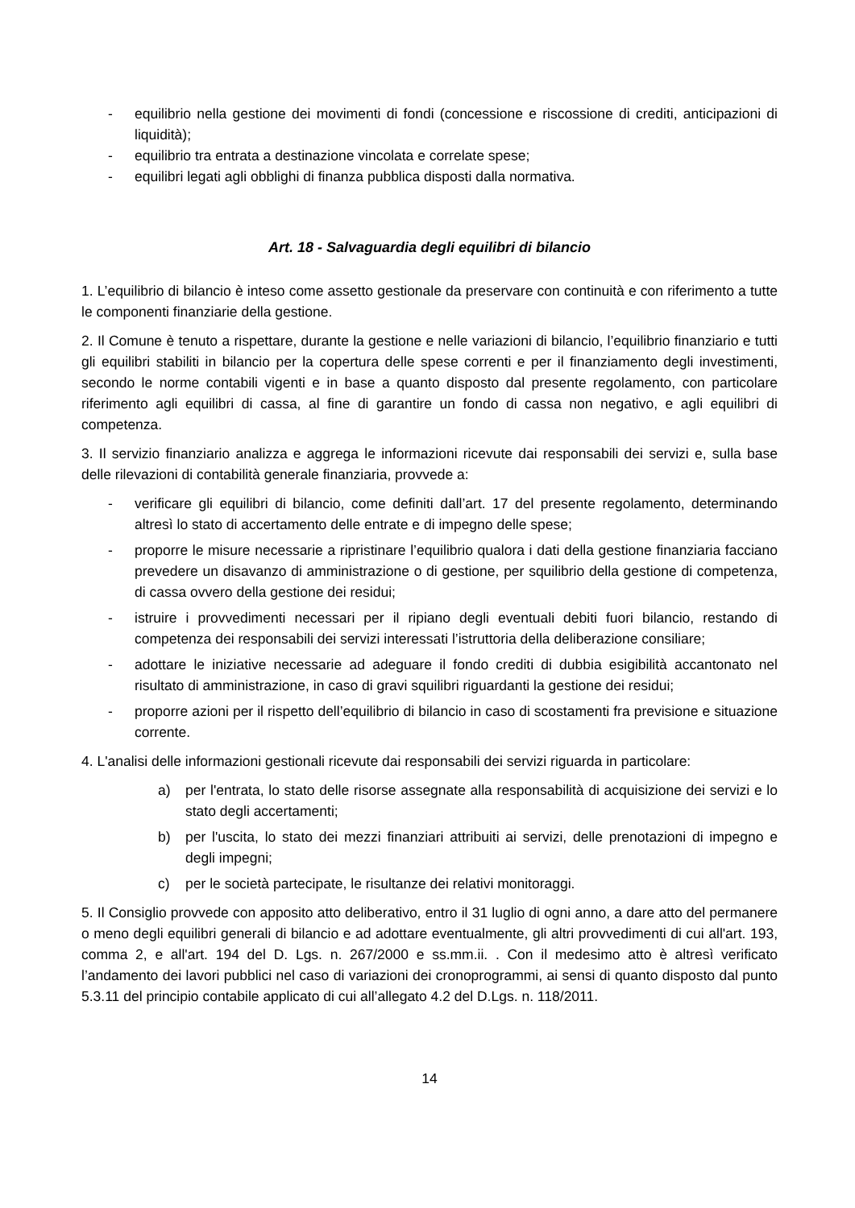- equilibrio nella gestione dei movimenti di fondi (concessione e riscossione di crediti, anticipazioni di liquidità);
- equilibrio tra entrata a destinazione vincolata e correlate spese;
- equilibri legati agli obblighi di finanza pubblica disposti dalla normativa.
Art. 18 - Salvaguardia degli equilibri di bilancio
1. L’equilibrio di bilancio è inteso come assetto gestionale da preservare con continuità e con riferimento a tutte le componenti finanziarie della gestione.
2. Il Comune è tenuto a rispettare, durante la gestione e nelle variazioni di bilancio, l’equilibrio finanziario e tutti gli equilibri stabiliti in bilancio per la copertura delle spese correnti e per il finanziamento degli investimenti, secondo le norme contabili vigenti e in base a quanto disposto dal presente regolamento, con particolare riferimento agli equilibri di cassa, al fine di garantire un fondo di cassa non negativo, e agli equilibri di competenza.
3. Il servizio finanziario analizza e aggrega le informazioni ricevute dai responsabili dei servizi e, sulla base delle rilevazioni di contabilità generale finanziaria, provvede a:
- verificare gli equilibri di bilancio, come definiti dall’art. 17 del presente regolamento, determinando altresì lo stato di accertamento delle entrate e di impegno delle spese;
- proporre le misure necessarie a ripristinare l’equilibrio qualora i dati della gestione finanziaria facciano prevedere un disavanzo di amministrazione o di gestione, per squilibrio della gestione di competenza, di cassa ovvero della gestione dei residui;
- istruire i provvedimenti necessari per il ripiano degli eventuali debiti fuori bilancio, restando di competenza dei responsabili dei servizi interessati l’istruttoria della deliberazione consiliare;
- adottare le iniziative necessarie ad adeguare il fondo crediti di dubbia esigibilità accantonato nel risultato di amministrazione, in caso di gravi squilibri riguardanti la gestione dei residui;
- proporre azioni per il rispetto dell’equilibrio di bilancio in caso di scostamenti fra previsione e situazione corrente.
4. L'analisi delle informazioni gestionali ricevute dai responsabili dei servizi riguarda in particolare:
a) per l'entrata, lo stato delle risorse assegnate alla responsabilità di acquisizione dei servizi e lo stato degli accertamenti;
b) per l'uscita, lo stato dei mezzi finanziari attribuiti ai servizi, delle prenotazioni di impegno e degli impegni;
c) per le società partecipate, le risultanze dei relativi monitoraggi.
5. Il Consiglio provvede con apposito atto deliberativo, entro il 31 luglio di ogni anno, a dare atto del permanere o meno degli equilibri generali di bilancio e ad adottare eventualmente, gli altri provvedimenti di cui all'art. 193, comma 2, e all'art. 194 del D. Lgs. n. 267/2000 e ss.mm.ii. . Con il medesimo atto è altresì verificato l’andamento dei lavori pubblici nel caso di variazioni dei cronoprogrammi, ai sensi di quanto disposto dal punto 5.3.11 del principio contabile applicato di cui all’allegato 4.2 del D.Lgs. n. 118/2011.
14